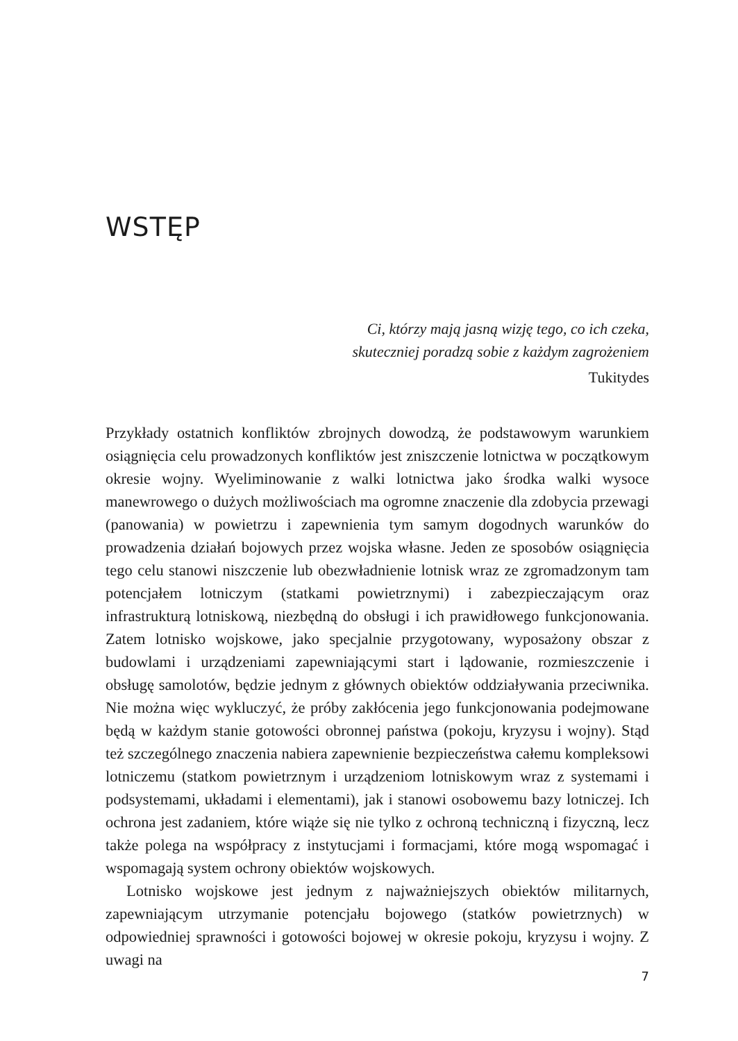WSTĘP
Ci, którzy mają jasną wizję tego, co ich czeka,
skuteczniej poradzą sobie z każdym zagrożeniem
Tukitydes
Przykłady ostatnich konfliktów zbrojnych dowodzą, że podstawowym warunkiem osiągnięcia celu prowadzonych konfliktów jest zniszczenie lotnictwa w początkowym okresie wojny. Wyeliminowanie z walki lotnictwa jako środka walki wysoce manewrowego o dużych możliwościach ma ogromne znaczenie dla zdobycia przewagi (panowania) w powietrzu i zapewnienia tym samym dogodnych warunków do prowadzenia działań bojowych przez wojska własne. Jeden ze sposobów osiągnięcia tego celu stanowi niszczenie lub obezwładnienie lotnisk wraz ze zgromadzonym tam potencjałem lotniczym (statkami powietrznymi) i zabezpieczającym oraz infrastrukturą lotniskową, niezbędną do obsługi i ich prawidłowego funkcjonowania. Zatem lotnisko wojskowe, jako specjalnie przygotowany, wyposażony obszar z budowlami i urządzeniami zapewniającymi start i lądowanie, rozmieszczenie i obsługę samolotów, będzie jednym z głównych obiektów oddziaływania przeciwnika. Nie można więc wykluczyć, że próby zakłócenia jego funkcjonowania podejmowane będą w każdym stanie gotowości obronnej państwa (pokoju, kryzysu i wojny). Stąd też szczególnego znaczenia nabiera zapewnienie bezpieczeństwa całemu kompleksowi lotniczemu (statkom powietrznym i urządzeniom lotniskowym wraz z systemami i podsystemami, układami i elementami), jak i stanowi osobowemu bazy lotniczej. Ich ochrona jest zadaniem, które wiąże się nie tylko z ochroną techniczną i fizyczną, lecz także polega na współpracy z instytucjami i formacjami, które mogą wspomagać i wspomagają system ochrony obiektów wojskowych.
Lotnisko wojskowe jest jednym z najważniejszych obiektów militarnych, zapewniającym utrzymanie potencjału bojowego (statków powietrznych) w odpowiedniej sprawności i gotowości bojowej w okresie pokoju, kryzysu i wojny. Z uwagi na
7